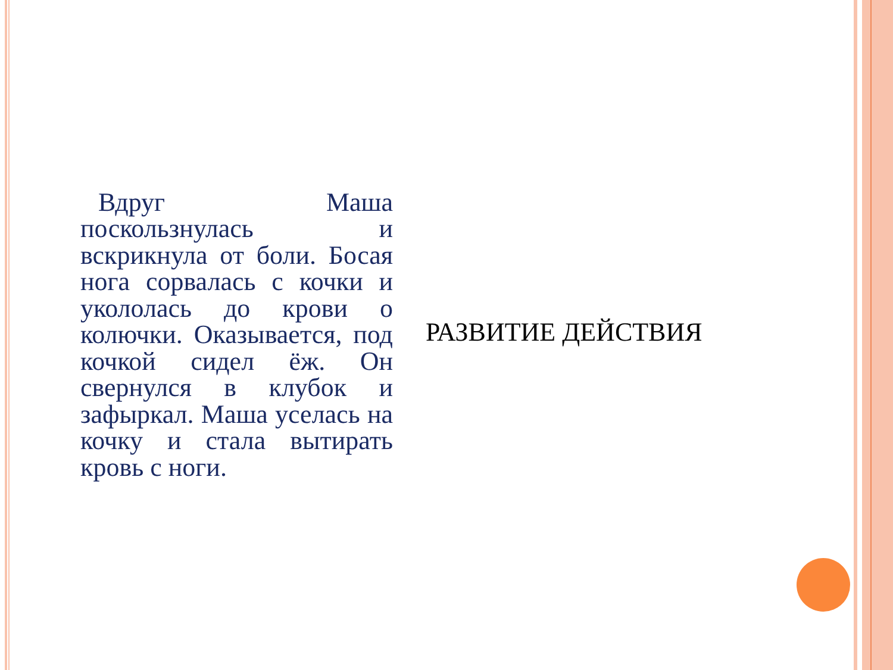Вдруг Маша поскользнулась и вскрикнула от боли. Босая нога сорвалась с кочки и укололась до крови о колючки. Оказывается, под кочкой сидел ёж. Он свернулся в клубок и зафыркал. Маша уселась на кочку и стала вытирать кровь с ноги.
РАЗВИТИЕ ДЕЙСТВИЯ